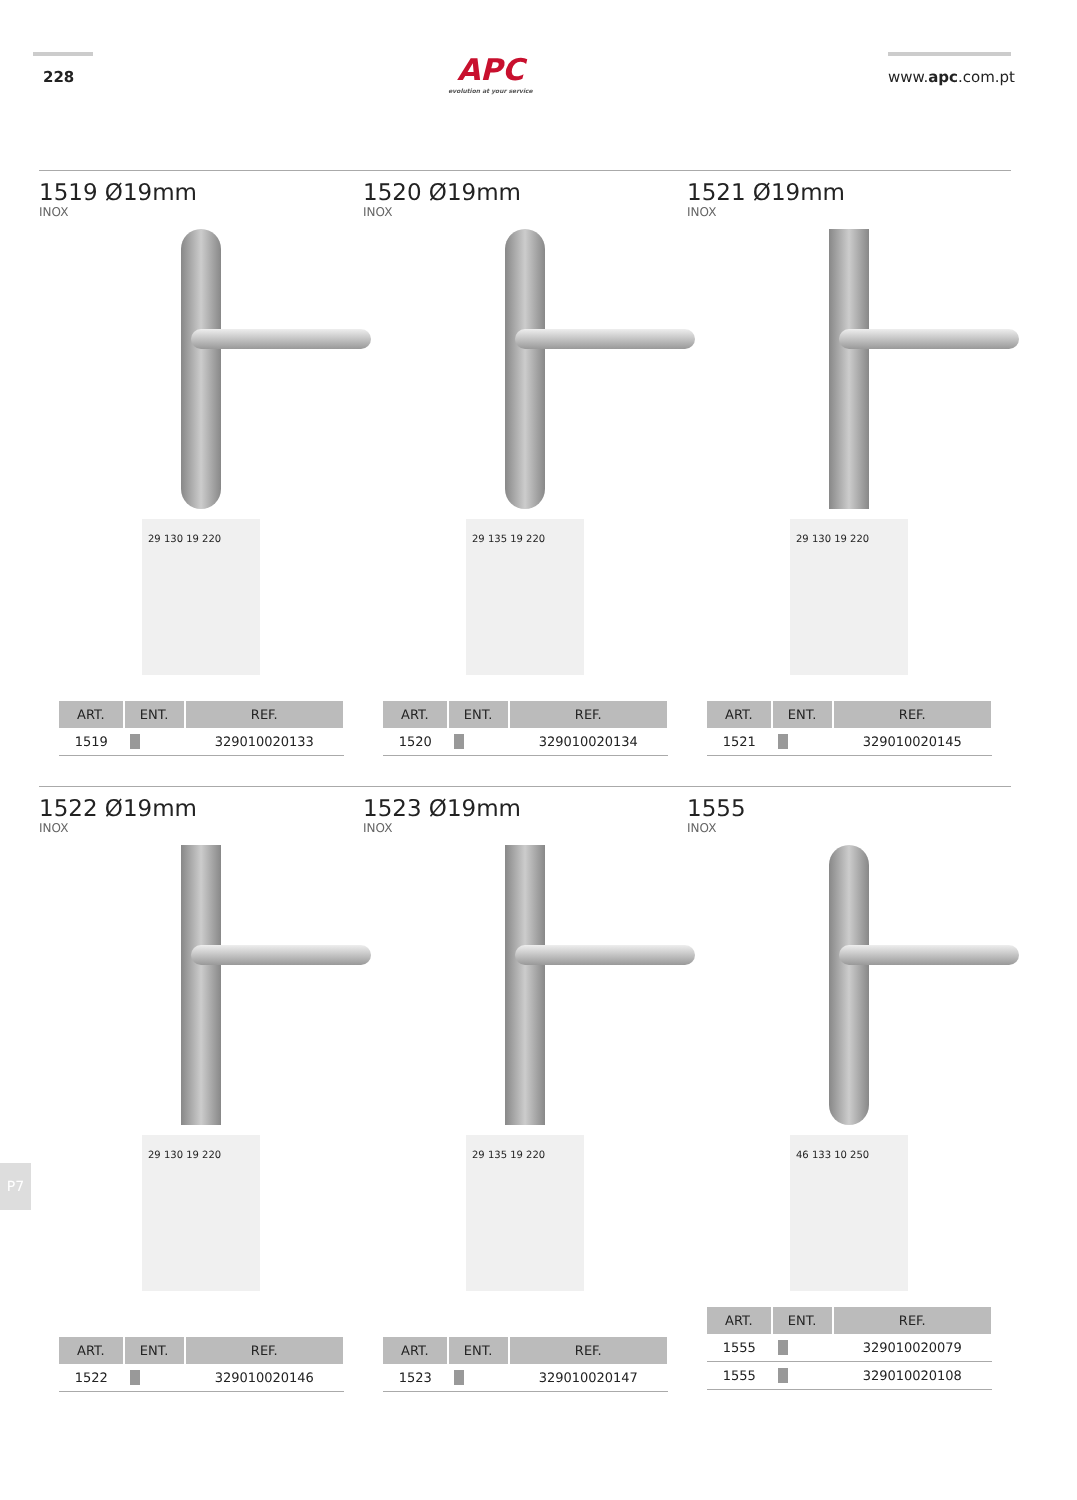228
APC
evolution at your service
www.apc.com.pt
1519 Ø19mm
INOX
29 130 19 220
| ART. | ENT. | REF. |
| --- | --- | --- |
| 1519 | | 329010020133 |
1520 Ø19mm
INOX
29 135 19 220
| ART. | ENT. | REF. |
| --- | --- | --- |
| 1520 | | 329010020134 |
1521 Ø19mm
INOX
29 130 19 220
| ART. | ENT. | REF. |
| --- | --- | --- |
| 1521 | | 329010020145 |
1522 Ø19mm
INOX
29 130 19 220
| ART. | ENT. | REF. |
| --- | --- | --- |
| 1522 | | 329010020146 |
1523 Ø19mm
INOX
29 135 19 220
| ART. | ENT. | REF. |
| --- | --- | --- |
| 1523 | | 329010020147 |
1555
INOX
46 133 10 250
| ART. | ENT. | REF. |
| --- | --- | --- |
| 1555 | | 329010020079 |
| 1555 | | 329010020108 |
P7